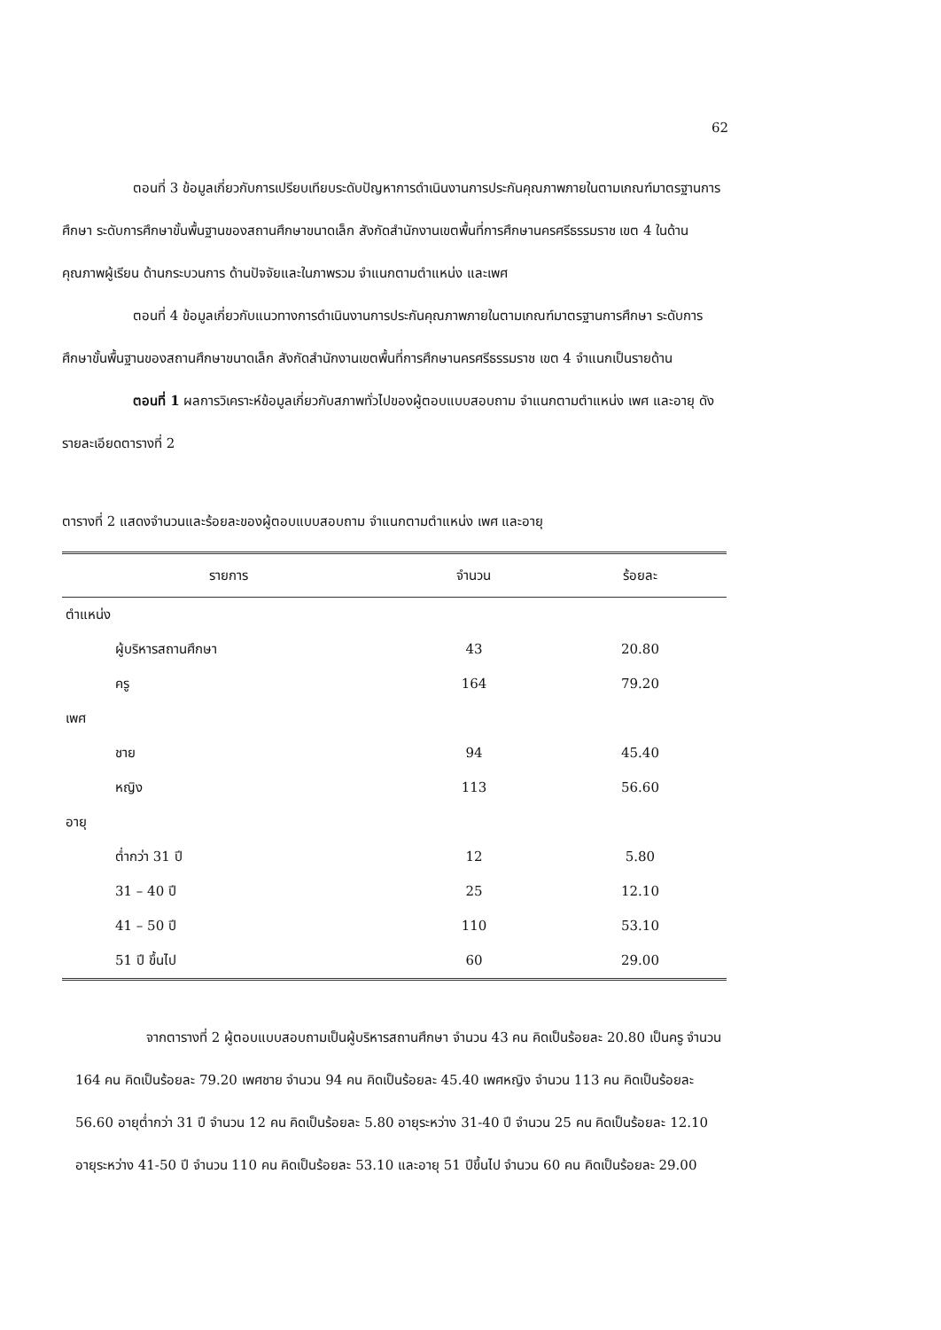62
ตอนที่ 3 ข้อมูลเกี่ยวกับการเปรียบเทียบระดับปัญหาการดำเนินงานการประกันคุณภาพภายในตามเกณฑ์มาตรฐานการศึกษา ระดับการศึกษาขั้นพื้นฐานของสถานศึกษาขนาดเล็ก สังกัดสำนักงานเขตพื้นที่การศึกษานครศรีธรรมราช เขต 4 ในด้านคุณภาพผู้เรียน ด้านกระบวนการ ด้านปัจจัยและในภาพรวม จำแนกตามตำแหน่ง และเพศ
ตอนที่ 4 ข้อมูลเกี่ยวกับแนวทางการดำเนินงานการประกันคุณภาพภายในตามเกณฑ์มาตรฐานการศึกษา ระดับการศึกษาขั้นพื้นฐานของสถานศึกษาขนาดเล็ก สังกัดสำนักงานเขตพื้นที่การศึกษานครศรีธรรมราช เขต 4 จำแนกเป็นรายด้าน
ตอนที่ 1 ผลการวิเคราะห์ข้อมูลเกี่ยวกับสภาพทั่วไปของผู้ตอบแบบสอบถาม จำแนกตามตำแหน่ง เพศ และอายุ ดังรายละเอียดตารางที่ 2
ตารางที่ 2 แสดงจำนวนและร้อยละของผู้ตอบแบบสอบถาม จำแนกตามตำแหน่ง เพศ และอายุ
| รายการ | จำนวน | ร้อยละ |
| --- | --- | --- |
| ตำแหน่ง | | |
| ผู้บริหารสถานศึกษา | 43 | 20.80 |
| ครู | 164 | 79.20 |
| เพศ | | |
| ชาย | 94 | 45.40 |
| หญิง | 113 | 56.60 |
| อายุ | | |
| ต่ำกว่า 31 ปี | 12 | 5.80 |
| 31 – 40 ปี | 25 | 12.10 |
| 41 – 50 ปี | 110 | 53.10 |
| 51 ปี ขึ้นไป | 60 | 29.00 |
จากตารางที่ 2 ผู้ตอบแบบสอบถามเป็นผู้บริหารสถานศึกษา จำนวน 43 คน คิดเป็นร้อยละ 20.80 เป็นครู จำนวน 164 คน คิดเป็นร้อยละ 79.20 เพศชาย จำนวน 94 คน คิดเป็นร้อยละ 45.40 เพศหญิง จำนวน 113 คน คิดเป็นร้อยละ 56.60 อายุต่ำกว่า 31 ปี จำนวน 12 คน คิดเป็นร้อยละ 5.80 อายุระหว่าง 31-40 ปี จำนวน 25 คน คิดเป็นร้อยละ 12.10 อายุระหว่าง 41-50 ปี จำนวน 110 คน คิดเป็นร้อยละ 53.10 และอายุ 51 ปีขึ้นไป จำนวน 60 คน คิดเป็นร้อยละ 29.00